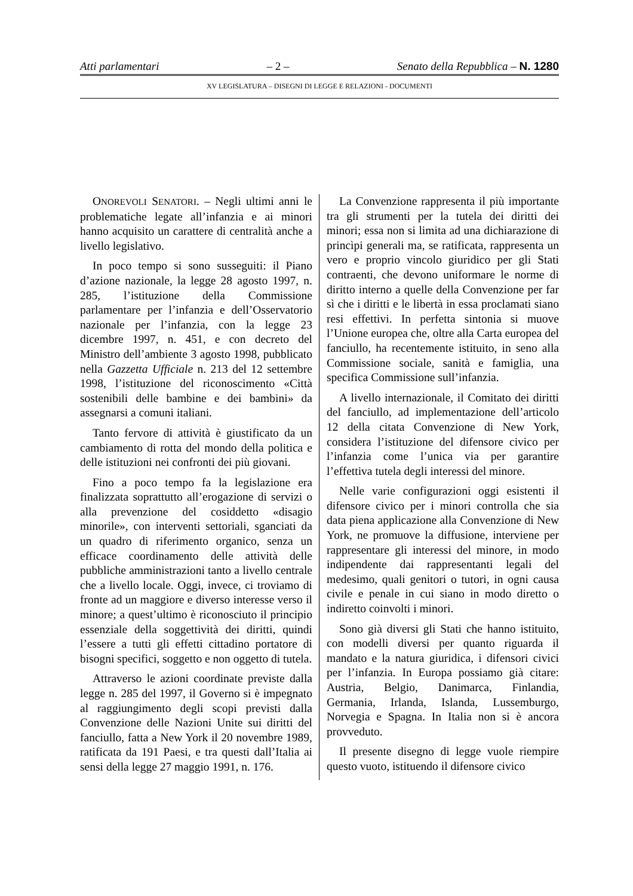Atti parlamentari – 2 – Senato della Repubblica – N. 1280
XV LEGISLATURA – DISEGNI DI LEGGE E RELAZIONI - DOCUMENTI
ONOREVOLI SENATORI. – Negli ultimi anni le problematiche legate all’infanzia e ai minori hanno acquisito un carattere di centralità anche a livello legislativo.
In poco tempo si sono susseguiti: il Piano d’azione nazionale, la legge 28 agosto 1997, n. 285, l’istituzione della Commissione parlamentare per l’infanzia e dell’Osservatorio nazionale per l’infanzia, con la legge 23 dicembre 1997, n. 451, e con decreto del Ministro dell’ambiente 3 agosto 1998, pubblicato nella Gazzetta Ufficiale n. 213 del 12 settembre 1998, l’istituzione del riconoscimento «Città sostenibili delle bambine e dei bambini» da assegnarsi a comuni italiani.
Tanto fervore di attività è giustificato da un cambiamento di rotta del mondo della politica e delle istituzioni nei confronti dei più giovani.
Fino a poco tempo fa la legislazione era finalizzata soprattutto all’erogazione di servizi o alla prevenzione del cosiddetto «disagio minorile», con interventi settoriali, sganciati da un quadro di riferimento organico, senza un efficace coordinamento delle attività delle pubbliche amministrazioni tanto a livello centrale che a livello locale. Oggi, invece, ci troviamo di fronte ad un maggiore e diverso interesse verso il minore; a quest’ultimo è riconosciuto il principio essenziale della soggettività dei diritti, quindi l’essere a tutti gli effetti cittadino portatore di bisogni specifici, soggetto e non oggetto di tutela.
Attraverso le azioni coordinate previste dalla legge n. 285 del 1997, il Governo si è impegnato al raggiungimento degli scopi previsti dalla Convenzione delle Nazioni Unite sui diritti del fanciullo, fatta a New York il 20 novembre 1989, ratificata da 191 Paesi, e tra questi dall’Italia ai sensi della legge 27 maggio 1991, n. 176.
La Convenzione rappresenta il più importante tra gli strumenti per la tutela dei diritti dei minori; essa non si limita ad una dichiarazione di princìpi generali ma, se ratificata, rappresenta un vero e proprio vincolo giuridico per gli Stati contraenti, che devono uniformare le norme di diritto interno a quelle della Convenzione per far sì che i diritti e le libertà in essa proclamati siano resi effettivi. In perfetta sintonia si muove l’Unione europea che, oltre alla Carta europea del fanciullo, ha recentemente istituito, in seno alla Commissione sociale, sanità e famiglia, una specifica Commissione sull’infanzia.
A livello internazionale, il Comitato dei diritti del fanciullo, ad implementazione dell’articolo 12 della citata Convenzione di New York, considera l’istituzione del difensore civico per l’infanzia come l’unica via per garantire l’effettiva tutela degli interessi del minore.
Nelle varie configurazioni oggi esistenti il difensore civico per i minori controlla che sia data piena applicazione alla Convenzione di New York, ne promuove la diffusione, interviene per rappresentare gli interessi del minore, in modo indipendente dai rappresentanti legali del medesimo, quali genitori o tutori, in ogni causa civile e penale in cui siano in modo diretto o indiretto coinvolti i minori.
Sono già diversi gli Stati che hanno istituito, con modelli diversi per quanto riguarda il mandato e la natura giuridica, i difensori civici per l’infanzia. In Europa possiamo già citare: Austria, Belgio, Danimarca, Finlandia, Germania, Irlanda, Islanda, Lussemburgo, Norvegia e Spagna. In Italia non si è ancora provveduto.
Il presente disegno di legge vuole riempire questo vuoto, istituendo il difensore civico